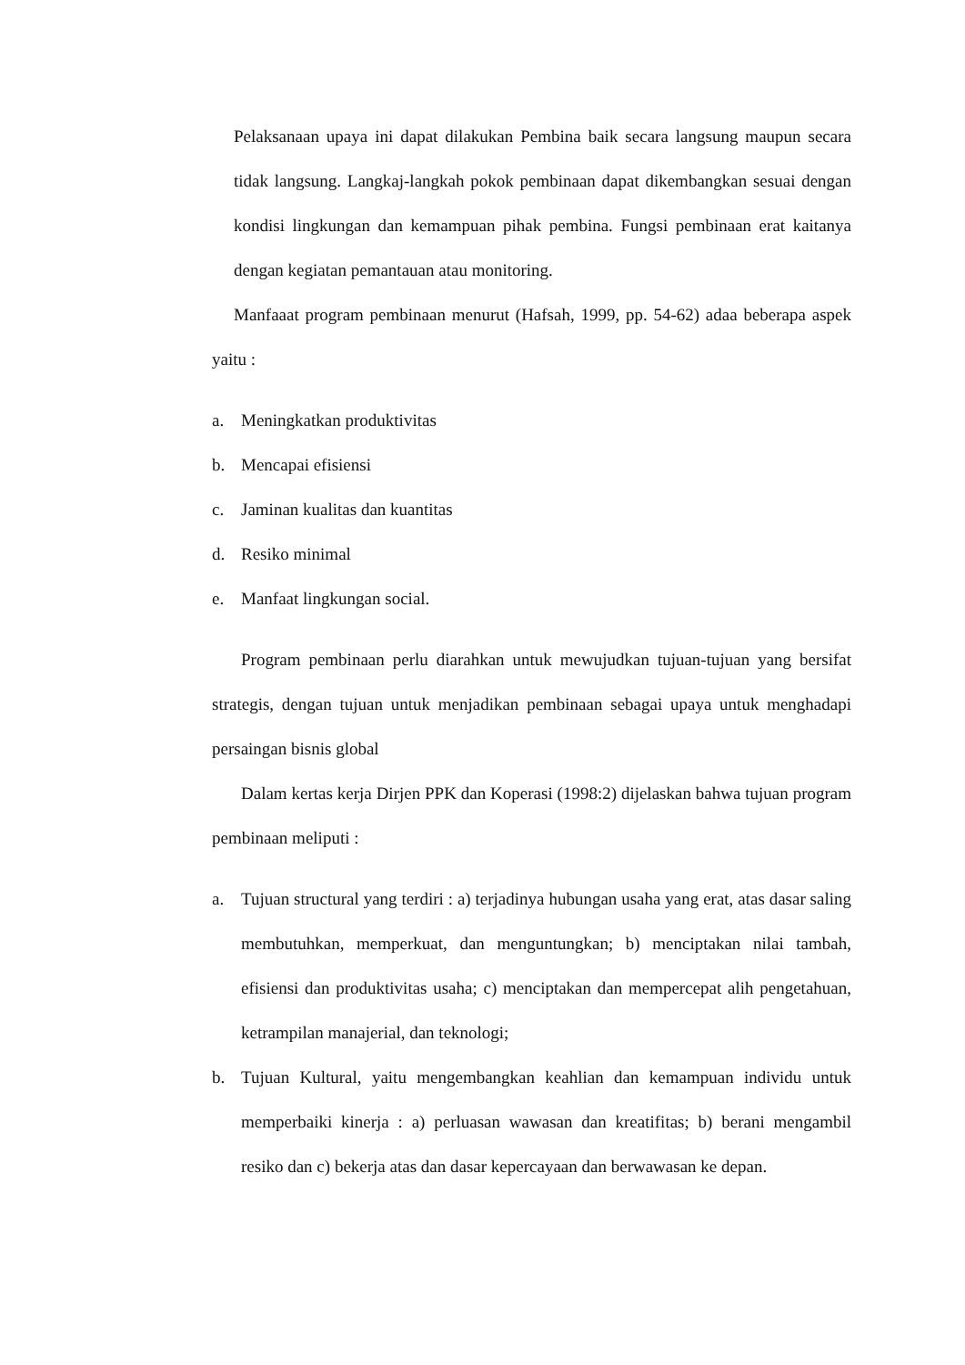Pelaksanaan upaya ini dapat dilakukan Pembina baik secara langsung maupun secara tidak langsung. Langkaj-langkah pokok pembinaan dapat dikembangkan sesuai dengan kondisi lingkungan dan kemampuan pihak pembina. Fungsi pembinaan erat kaitanya dengan kegiatan pemantauan atau monitoring.
Manfaaat program pembinaan menurut (Hafsah, 1999, pp. 54-62) adaa beberapa aspek yaitu :
a. Meningkatkan produktivitas
b. Mencapai efisiensi
c. Jaminan kualitas dan kuantitas
d. Resiko minimal
e. Manfaat lingkungan social.
Program pembinaan perlu diarahkan untuk mewujudkan tujuan-tujuan yang bersifat strategis, dengan tujuan untuk menjadikan pembinaan sebagai upaya untuk menghadapi persaingan bisnis global
Dalam kertas kerja Dirjen PPK dan Koperasi (1998:2) dijelaskan bahwa tujuan program pembinaan meliputi :
a. Tujuan structural yang terdiri : a) terjadinya hubungan usaha yang erat, atas dasar saling membutuhkan, memperkuat, dan menguntungkan; b) menciptakan nilai tambah, efisiensi dan produktivitas usaha; c) menciptakan dan mempercepat alih pengetahuan, ketrampilan manajerial, dan teknologi;
b. Tujuan Kultural, yaitu mengembangkan keahlian dan kemampuan individu untuk memperbaiki kinerja : a) perluasan wawasan dan kreatifitas; b) berani mengambil resiko dan c) bekerja atas dan dasar kepercayaan dan berwawasan ke depan.